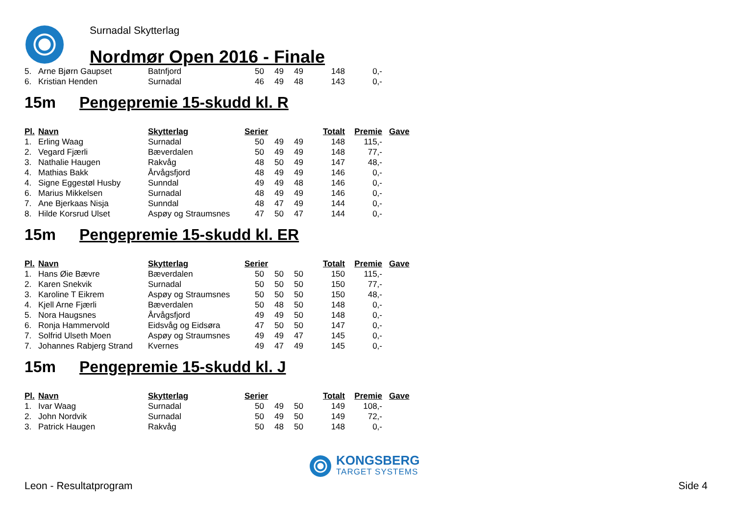Surnadal Skytterlag
Nordmør Open 2016 - Finale
| 5. | Arne Bjørn Gaupset | Batnfjord | 50 | 49 | 49 | 148 | 0,- |
| 6. | Kristian Henden | Surnadal | 46 | 49 | 48 | 143 | 0,- |
15m Pengepremie 15-skudd kl. R
| Pl. | Navn | Skytterlag | Serier | | | Totalt | Premie | Gave |
| --- | --- | --- | --- | --- | --- | --- | --- | --- |
| 1. | Erling Waag | Surnadal | 50 | 49 | 49 | 148 | 115,- | |
| 2. | Vegard Fjærli | Bæverdalen | 50 | 49 | 49 | 148 | 77,- | |
| 3. | Nathalie Haugen | Rakvåg | 48 | 50 | 49 | 147 | 48,- | |
| 4. | Mathias Bakk | Årvågsfjord | 48 | 49 | 49 | 146 | 0,- | |
| 4. | Signe Eggestøl Husby | Sunndal | 49 | 49 | 48 | 146 | 0,- | |
| 6. | Marius Mikkelsen | Surnadal | 48 | 49 | 49 | 146 | 0,- | |
| 7. | Ane Bjerkaas Nisja | Sunndal | 48 | 47 | 49 | 144 | 0,- | |
| 8. | Hilde Korsrud Ulset | Aspøy og Straumsnes | 47 | 50 | 47 | 144 | 0,- | |
15m Pengepremie 15-skudd kl. ER
| Pl. | Navn | Skytterlag | Serier | | | Totalt | Premie | Gave |
| --- | --- | --- | --- | --- | --- | --- | --- | --- |
| 1. | Hans Øie Bævre | Bæverdalen | 50 | 50 | 50 | 150 | 115,- | |
| 2. | Karen Snekvik | Surnadal | 50 | 50 | 50 | 150 | 77,- | |
| 3. | Karoline T Eikrem | Aspøy og Straumsnes | 50 | 50 | 50 | 150 | 48,- | |
| 4. | Kjell Arne Fjærli | Bæverdalen | 50 | 48 | 50 | 148 | 0,- | |
| 5. | Nora Haugsnes | Årvågsfjord | 49 | 49 | 50 | 148 | 0,- | |
| 6. | Ronja Hammervold | Eidsvåg og Eidsøra | 47 | 50 | 50 | 147 | 0,- | |
| 7. | Solfrid Ulseth Moen | Aspøy og Straumsnes | 49 | 49 | 47 | 145 | 0,- | |
| 7. | Johannes Rabjerg Strand | Kvernes | 49 | 47 | 49 | 145 | 0,- | |
15m Pengepremie 15-skudd kl. J
| Pl. | Navn | Skytterlag | Serier | | | Totalt | Premie | Gave |
| --- | --- | --- | --- | --- | --- | --- | --- | --- |
| 1. | Ivar Waag | Surnadal | 50 | 49 | 50 | 149 | 108,- | |
| 2. | John Nordvik | Surnadal | 50 | 49 | 50 | 149 | 72,- | |
| 3. | Patrick Haugen | Rakvåg | 50 | 48 | 50 | 148 | 0,- | |
KONGSBERG
TARGET SYSTEMS
Leon - Resultatprogram Side 4